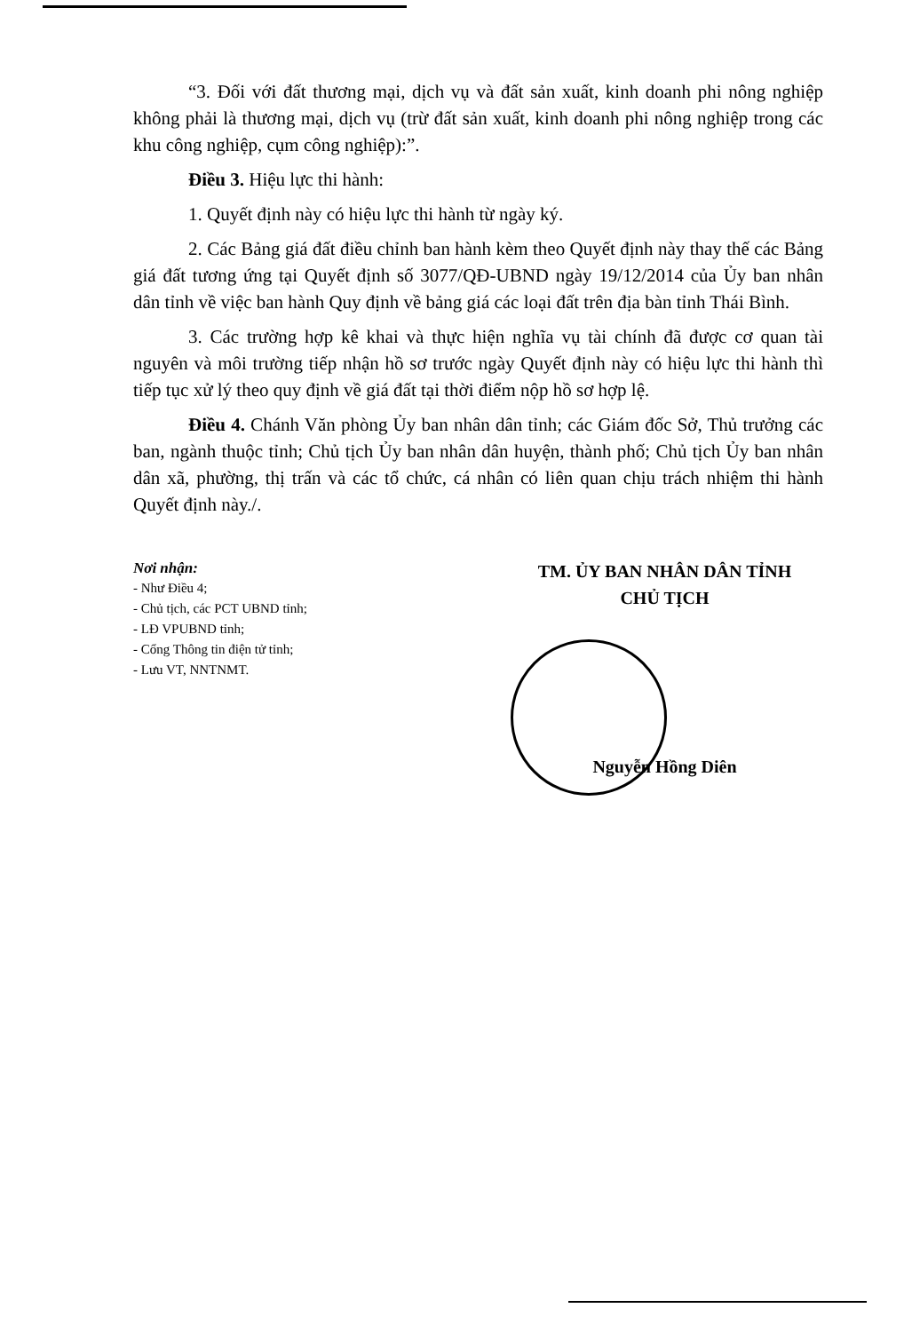“3. Đối với đất thương mại, dịch vụ và đất sản xuất, kinh doanh phi nông nghiệp không phải là thương mại, dịch vụ (trừ đất sản xuất, kinh doanh phi nông nghiệp trong các khu công nghiệp, cụm công nghiệp):”.
Điều 3. Hiệu lực thi hành:
1. Quyết định này có hiệu lực thi hành từ ngày ký.
2. Các Bảng giá đất điều chỉnh ban hành kèm theo Quyết định này thay thế các Bảng giá đất tương ứng tại Quyết định số 3077/QĐ-UBND ngày 19/12/2014 của Ủy ban nhân dân tỉnh về việc ban hành Quy định về bảng giá các loại đất trên địa bàn tỉnh Thái Bình.
3. Các trường hợp kê khai và thực hiện nghĩa vụ tài chính đã được cơ quan tài nguyên và môi trường tiếp nhận hồ sơ trước ngày Quyết định này có hiệu lực thi hành thì tiếp tục xử lý theo quy định về giá đất tại thời điểm nộp hồ sơ hợp lệ.
Điều 4. Chánh Văn phòng Ủy ban nhân dân tỉnh; các Giám đốc Sở, Thủ trưởng các ban, ngành thuộc tỉnh; Chủ tịch Ủy ban nhân dân huyện, thành phố; Chủ tịch Ủy ban nhân dân xã, phường, thị trấn và các tổ chức, cá nhân có liên quan chịu trách nhiệm thi hành Quyết định này./.
Nơi nhận:
- Như Điều 4;
- Chủ tịch, các PCT UBND tỉnh;
- LĐ VPUBND tỉnh;
- Cổng Thông tin điện tử tỉnh;
- Lưu VT, NNTNMT.
TM. ỦY BAN NHÂN DÂN TỈNH
CHỦ TỊCH
Nguyễn Hồng Diên